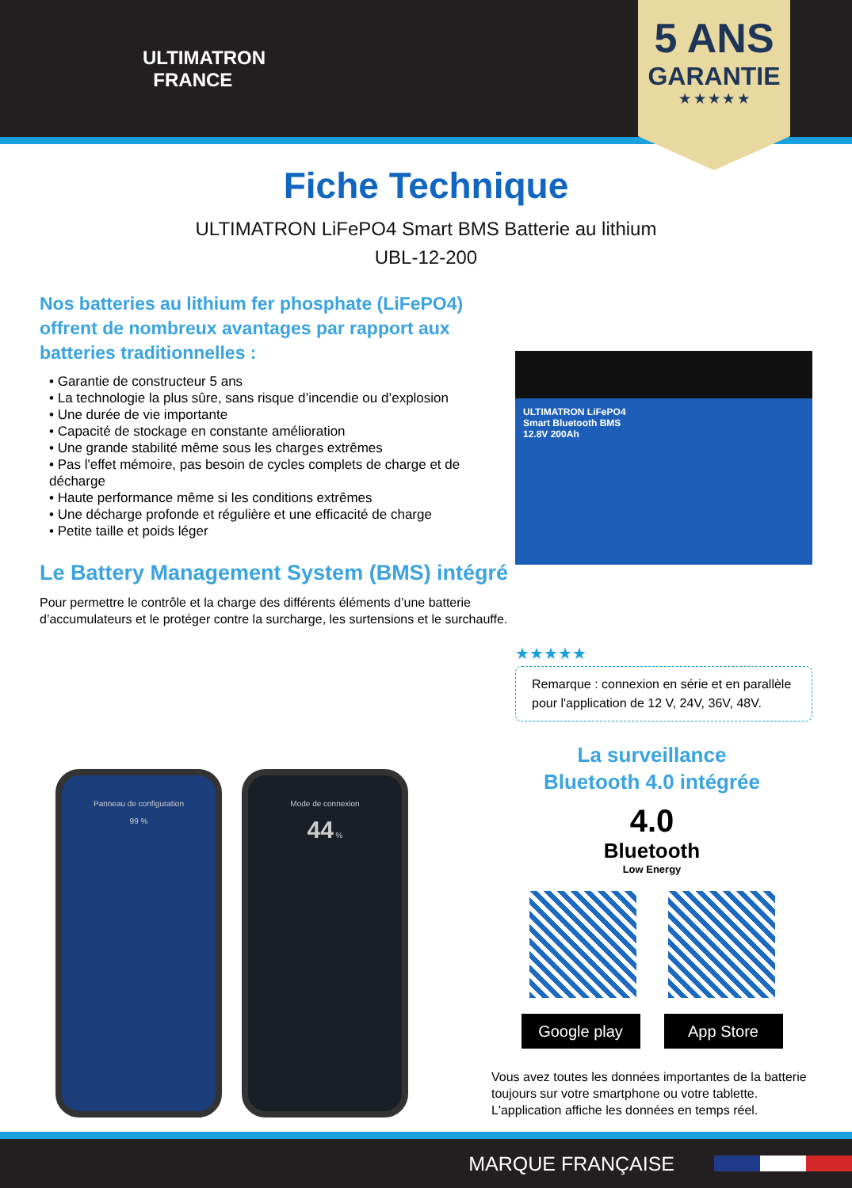ULTIMATRON
FRANCE
5 ANS
GARANTIE
★ ★ ★ ★ ★
Fiche Technique
ULTIMATRON LiFePO4 Smart BMS Batterie au lithium
UBL-12-200
Nos batteries au lithium fer phosphate (LiFePO4) offrent de nombreux avantages par rapport aux batteries traditionnelles :
• Garantie de constructeur 5 ans
• La technologie la plus sûre, sans risque d’incendie ou d’explosion
• Une durée de vie importante
• Capacité de stockage en constante amélioration
• Une grande stabilité même sous les charges extrêmes
• Pas l'effet mémoire, pas besoin de cycles complets de charge et de décharge
• Haute performance même si les conditions extrêmes
• Une décharge profonde et régulière et une efficacité de charge
• Petite taille et poids léger
Le Battery Management System (BMS) intégré
Pour permettre le contrôle et la charge des différents éléments d’une batterie d’accumulateurs et le protéger contre la surcharge, les surtensions et le surchauffe.
ULTIMATRON LiFePO4
Smart Bluetooth BMS
12.8V 200Ah
★★★★★
Remarque : connexion en série et en parallèle pour l'application de 12 V, 24V, 36V, 48V.
Panneau de configuration
99 %
Mode de connexion
44 %
La surveillance
Bluetooth 4.0 intégrée
4.0
Bluetooth
Low Energy
Google play App Store
Vous avez toutes les données importantes de la batterie toujours sur votre smartphone ou votre tablette. L'application affiche les données en temps réel.
MARQUE FRANÇAISE